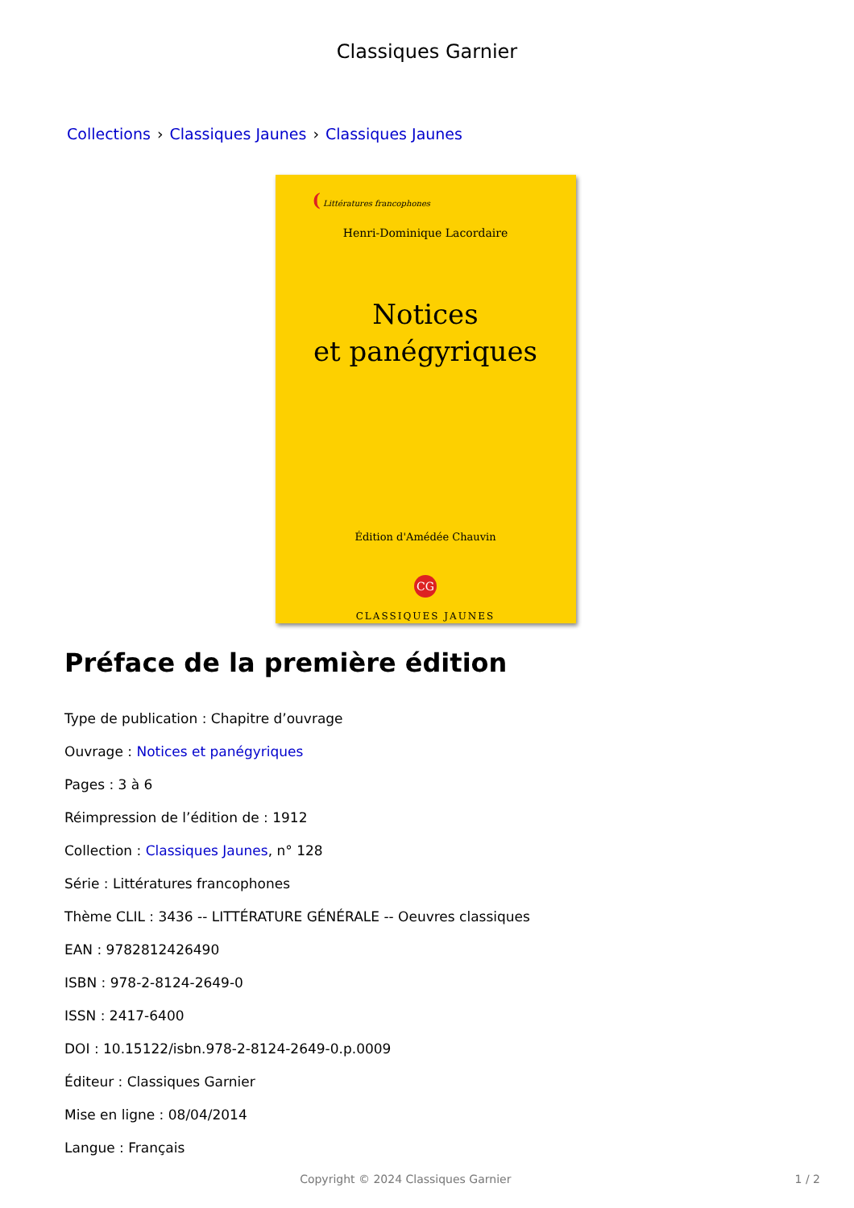Classiques Garnier
Collections › Classiques Jaunes › Classiques Jaunes
( Littératures francophones
Henri-Dominique Lacordaire
Notices
et panégyriques
Édition d'Amédée Chauvin
CG
CLASSIQUES JAUNES
Préface de la première édition
Type de publication : Chapitre d’ouvrage
Ouvrage : Notices et panégyriques
Pages : 3 à 6
Réimpression de l’édition de : 1912
Collection : Classiques Jaunes, n° 128
Série : Littératures francophones
Thème CLIL : 3436 -- LITTÉRATURE GÉNÉRALE -- Oeuvres classiques
EAN : 9782812426490
ISBN : 978-2-8124-2649-0
ISSN : 2417-6400
DOI : 10.15122/isbn.978-2-8124-2649-0.p.0009
Éditeur : Classiques Garnier
Mise en ligne : 08/04/2014
Langue : Français
Copyright © 2024 Classiques Garnier 1 / 2